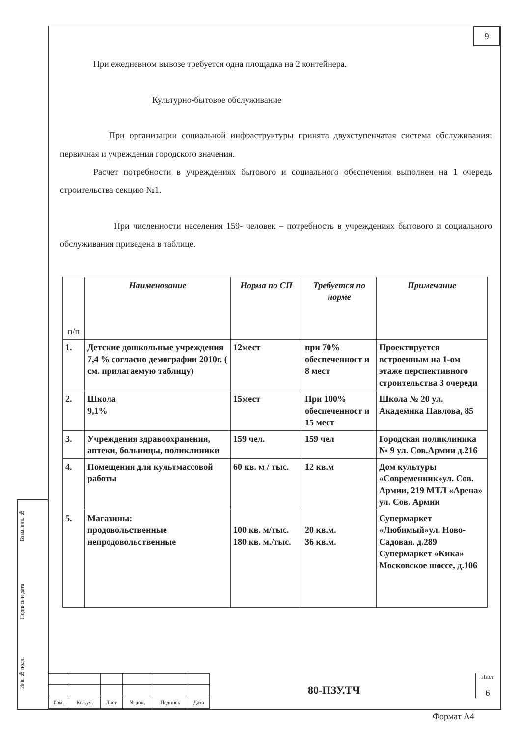9
При ежедневном вывозе требуется одна площадка на 2 контейнера.
Культурно-бытовое обслуживание
При организации социальной инфраструктуры принята двухступенчатая система обслуживания: первичная и учреждения городского значения.
Расчет потребности в учреждениях бытового и социального обеспечения выполнен на 1 очередь строительства секцию №1.
При численности населения 159- человек – потребность в учреждениях бытового и социального обслуживания приведена в таблице.
| п/п | Наименование | Норма по СП | Требуется по норме | Примечание |
| --- | --- | --- | --- | --- |
| 1. | Детские дошкольные учреждения 7,4 % согласно демографии 2010г. ( см. прилагаемую таблицу) | 12мест | при 70% обеспеченност и 8 мест | Проектируется встроенным на 1-ом этаже перспективного строительства 3 очереди |
| 2. | Школа 9,1% | 15мест | При 100% обеспеченност и 15 мест | Школа № 20 ул. Академика Павлова, 85 |
| 3. | Учреждения здравоохранения, аптеки, больницы, поликлиники | 159 чел. | 159 чел | Городская поликлиника № 9 ул. Сов.Армии д.216 |
| 4. | Помещения для культмассовой работы | 60 кв. м / тыс. | 12 кв.м | Дом культуры «Современник»ул. Сов. Армии, 219 МТЛ «Арена» ул. Сов. Армии |
| 5. | Магазины: продовольственные непродовольственные | 100 кв. м/тыс. 180 кв. м./тыс. | 20 кв.м. 36 кв.м. | Супермаркет «Любимый»ул. Ново-Садовая. д.289 Супермаркет «Кика» Московское шоссе, д.106 |
Взам. инв. №
Подпись и дата
Инв. № подл.
| Изм. | Кол.уч. | Лист | № док. | Подпись | Дата |
80-ПЗУ.ТЧ
Лист
6
Формат А4